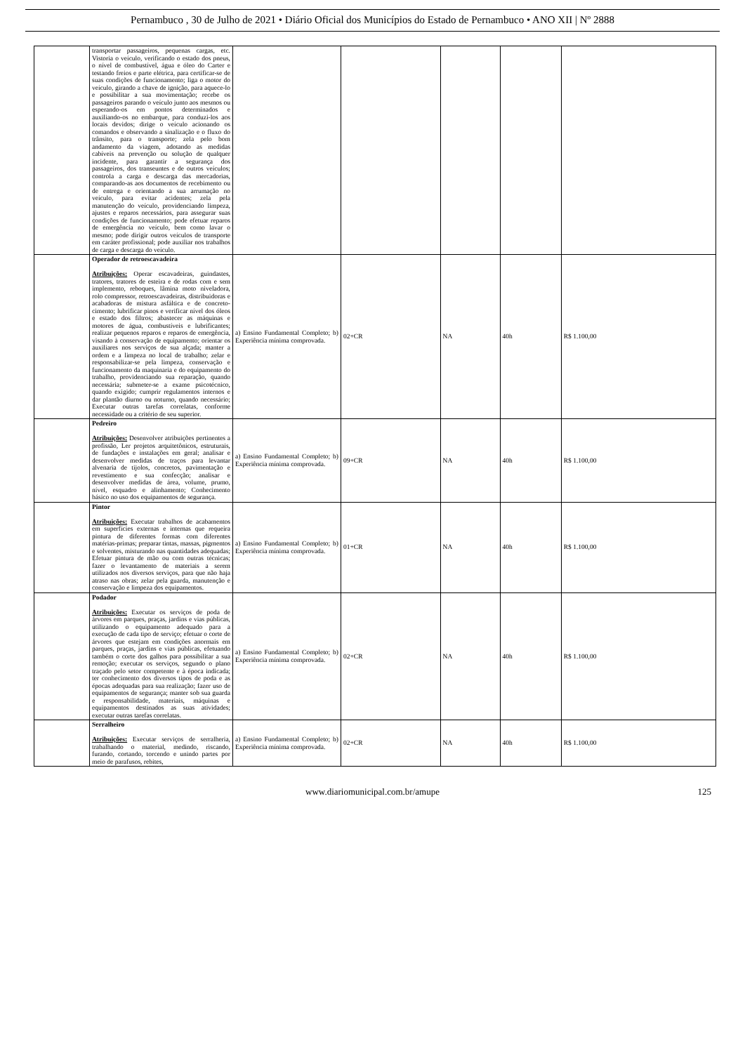Pernambuco , 30 de Julho de 2021 • Diário Oficial dos Municípios do Estado de Pernambuco • ANO XII | Nº 2888
| | transportar passageiros, pequenas cargas, etc. Vistoria o veículo, verificando o estado dos pneus, o nível de combustível, água e óleo do Carter e testando freios e parte elétrica, para certificar-se de suas condições de funcionamento; liga o motor do veículo, girando a chave de ignição, para aquece-lo e possibilitar a sua movimentação; recebe os passageiros parando o veículo junto aos mesmos ou esperando-os em pontos determinados e auxiliando-os no embarque, para conduzi-los aos locais devidos; dirige o veículo acionando os comandos e observando a sinalização e o fluxo do trânsito, para o transporte; zela pelo bom andamento da viagem, adotando as medidas cabíveis na prevenção ou solução de qualquer incidente, para garantir a segurança dos passageiros, dos transeuntes e de outros veículos; controla a carga e descarga das mercadorias, comparando-as aos documentos de recebimento ou de entrega e orientando a sua arrumação no veículo, para evitar acidentes; zela pela manutenção do veículo, providenciando limpeza, ajustes e reparos necessários, para assegurar suas condições de funcionamento; pode efetuar reparos de emergência no veículo, bem como lavar o mesmo; pode dirigir outros veículos de transporte em caráter profissional; pode auxiliar nos trabalhos de carga e descarga do veículo. | | | | | |
| | Operador de retroescavadeira Atribuições: Operar escavadeiras, guindastes, tratores, tratores de esteira e de rodas com e sem implemento, reboques, lâmina moto niveladora, rolo compressor, retroescavadeiras, distribuidoras e acabadoras de mistura asfáltica e de concreto-cimento; lubrificar pinos e verificar nível dos óleos e estado dos filtros; abastecer as máquinas e motores de água, combustíveis e lubrificantes; realizar pequenos reparos e reparos de emergência, visando à conservação de equipamento; orientar os auxiliares nos serviços de sua alçada; manter a ordem e a limpeza no local de trabalho; zelar e responsabilizar-se pela limpeza, conservação e funcionamento da maquinaria e do equipamento do trabalho, providenciando sua reparação, quando necessária; submeter-se a exame psicotécnico, quando exigido; cumprir regulamentos internos e dar plantão diurno ou noturno, quando necessário; Executar outras tarefas correlatas, conforme necessidade ou a critério de seu superior. | a) Ensino Fundamental Completo; b) Experiência mínima comprovada. | 02+CR | NA | 40h | R$ 1.100,00 |
| | Pedreiro Atribuições: Desenvolver atribuições pertinentes a profissão, Ler projetos arquitetônicos, estruturais, de fundações e instalações em geral; analisar e desenvolver medidas de traços para levantar alvenaria de tijolos, concretos, pavimentação e revestimento e sua confecção; analisar e desenvolver medidas de área, volume, prumo, nível, esquadro e alinhamento; Conhecimento básico no uso dos equipamentos de segurança. | a) Ensino Fundamental Completo; b) Experiência mínima comprovada. | 09+CR | NA | 40h | R$ 1.100,00 |
| | Pintor Atribuições: Executar trabalhos de acabamentos em superfícies externas e internas que requeira pintura de diferentes formas com diferentes matérias-primas; preparar tintas, massas, pigmentos e solventes, misturando nas quantidades adequadas; Efetuar pintura de mão ou com outras técnicas; fazer o levantamento de materiais a serem utilizados nos diversos serviços, para que não haja atraso nas obras; zelar pela guarda, manutenção e conservação e limpeza dos equipamentos. | a) Ensino Fundamental Completo; b) Experiência mínima comprovada. | 01+CR | NA | 40h | R$ 1.100,00 |
| | Podador Atribuições: Executar os serviços de poda de árvores em parques, praças, jardins e vias públicas, utilizando o equipamento adequado para a execução de cada tipo de serviço; efetuar o corte de árvores que estejam em condições anormais em parques, praças, jardins e vias públicas, efetuando também o corte dos galhos para possibilitar a sua remoção; executar os serviços, segundo o plano traçado pelo setor competente e à época indicada; ter conhecimento dos diversos tipos de poda e as épocas adequadas para sua realização; fazer uso de equipamentos de segurança; manter sob sua guarda e responsabilidade, materiais, máquinas e equipamentos destinados as suas atividades; executar outras tarefas correlatas. | a) Ensino Fundamental Completo; b) Experiência mínima comprovada. | 02+CR | NA | 40h | R$ 1.100,00 |
| | Serralheiro Atribuições: Executar serviços de serralheria, trabalhando o material, medindo, riscando, furando, cortando, torcendo e unindo partes por meio de parafusos, rebites, | a) Ensino Fundamental Completo; b) Experiência mínima comprovada. | 02+CR | NA | 40h | R$ 1.100,00 |
www.diariomunicipal.com.br/amupe 125